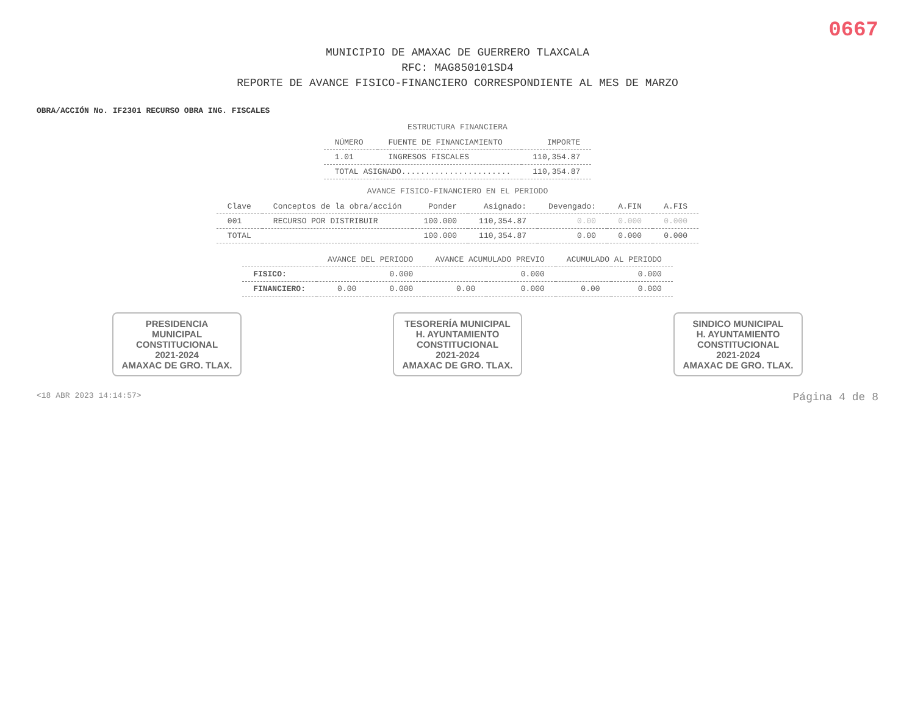0667
MUNICIPIO DE AMAXAC DE GUERRERO TLAXCALA
RFC: MAG850101SD4
REPORTE DE AVANCE FISICO-FINANCIERO CORRESPONDIENTE AL MES DE MARZO
OBRA/ACCIÓN No. IF2301 RECURSO OBRA ING. FISCALES
ESTRUCTURA FINANCIERA
| NÚMERO | FUENTE DE FINANCIAMIENTO | IMPORTE |
| --- | --- | --- |
| 1.01 | INGRESOS FISCALES | 110,354.87 |
| TOTAL ASIGNADO....................... | | 110,354.87 |
AVANCE FISICO-FINANCIERO EN EL PERIODO
| Clave | Conceptos de la obra/acción | Ponder | Asignado: | Devengado: | A.FIN | A.FIS |
| --- | --- | --- | --- | --- | --- | --- |
| 001 | RECURSO POR DISTRIBUIR | 100.000 | 110,354.87 | 0.00 | 0.000 | 0.000 |
| TOTAL | | 100.000 | 110,354.87 | 0.00 | 0.000 | 0.000 |
| | AVANCE DEL PERIODO | | AVANCE ACUMULADO PREVIO | | ACUMULADO AL PERIODO | |
| --- | --- | --- | --- | --- | --- | --- |
| FISICO: | | 0.000 | | 0.000 | | 0.000 |
| FINANCIERO: | 0.00 | 0.000 | 0.00 | 0.000 | 0.00 | 0.000 |
PRESIDENCIA
MUNICIPAL
CONSTITUCIONAL
2021-2024
AMAXAC DE GRO. TLAX.
TESORERÍA MUNICIPAL
H. AYUNTAMIENTO
CONSTITUCIONAL
2021-2024
AMAXAC DE GRO. TLAX.
SINDICO MUNICIPAL
H. AYUNTAMIENTO
CONSTITUCIONAL
2021-2024
AMAXAC DE GRO. TLAX.
<18 ABR 2023 14:14:57> Página 4 de 8